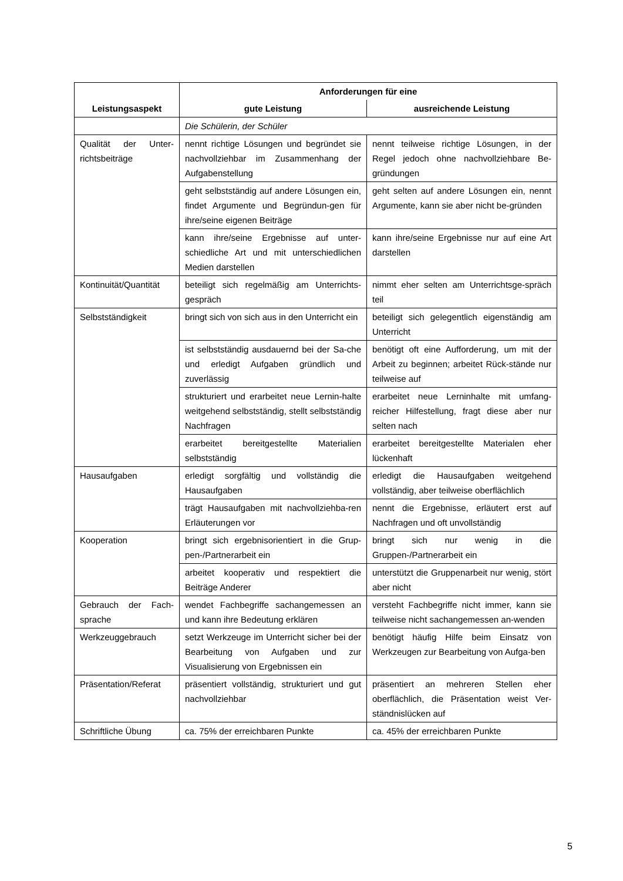| Leistungsaspekt | Anforderungen für eine | |
| --- | --- | --- |
| | gute Leistung | ausreichende Leistung |
| | Die Schülerin, der Schüler | |
| Qualität der Unter-richtsbeiträge | nennt richtige Lösungen und begründet sie nachvollziehbar im Zusammenhang der Aufgabenstellung | nennt teilweise richtige Lösungen, in der Regel jedoch ohne nachvollziehbare Be-gründungen |
| | geht selbstständig auf andere Lösungen ein, findet Argumente und Begründun-gen für ihre/seine eigenen Beiträge | geht selten auf andere Lösungen ein, nennt Argumente, kann sie aber nicht be-gründen |
| | kann ihre/seine Ergebnisse auf unter-schiedliche Art und mit unterschiedlichen Medien darstellen | kann ihre/seine Ergebnisse nur auf eine Art darstellen |
| Kontinuität/Quantität | beteiligt sich regelmäßig am Unterrichts-gespräch | nimmt eher selten am Unterrichtsge-spräch teil |
| Selbstständigkeit | bringt sich von sich aus in den Unterricht ein | beteiligt sich gelegentlich eigenständig am Unterricht |
| | ist selbstständig ausdauernd bei der Sa-che und erledigt Aufgaben gründlich und zuverlässig | benötigt oft eine Aufforderung, um mit der Arbeit zu beginnen; arbeitet Rück-stände nur teilweise auf |
| | strukturiert und erarbeitet neue Lernin-halte weitgehend selbstständig, stellt selbstständig Nachfragen | erarbeitet neue Lerninhalte mit umfang-reicher Hilfestellung, fragt diese aber nur selten nach |
| | erarbeitet bereitgestellte Materialien selbstständig | erarbeitet bereitgestellte Materialen eher lückenhaft |
| Hausaufgaben | erledigt sorgfältig und vollständig die Hausaufgaben | erledigt die Hausaufgaben weitgehend vollständig, aber teilweise oberflächlich |
| | trägt Hausaufgaben mit nachvollziehba-ren Erläuterungen vor | nennt die Ergebnisse, erläutert erst auf Nachfragen und oft unvollständig |
| Kooperation | bringt sich ergebnisorientiert in die Grup-pen-/Partnerarbeit ein | bringt sich nur wenig in die Gruppen-/Partnerarbeit ein |
| | arbeitet kooperativ und respektiert die Beiträge Anderer | unterstützt die Gruppenarbeit nur wenig, stört aber nicht |
| Gebrauch der Fach-sprache | wendet Fachbegriffe sachangemessen an und kann ihre Bedeutung erklären | versteht Fachbegriffe nicht immer, kann sie teilweise nicht sachangemessen an-wenden |
| Werkzeuggebrauch | setzt Werkzeuge im Unterricht sicher bei der Bearbeitung von Aufgaben und zur Visualisierung von Ergebnissen ein | benötigt häufig Hilfe beim Einsatz von Werkzeugen zur Bearbeitung von Aufga-ben |
| Präsentation/Referat | präsentiert vollständig, strukturiert und gut nachvollziehbar | präsentiert an mehreren Stellen eher oberflächlich, die Präsentation weist Ver-ständnislücken auf |
| Schriftliche Übung | ca. 75% der erreichbaren Punkte | ca. 45% der erreichbaren Punkte |
5